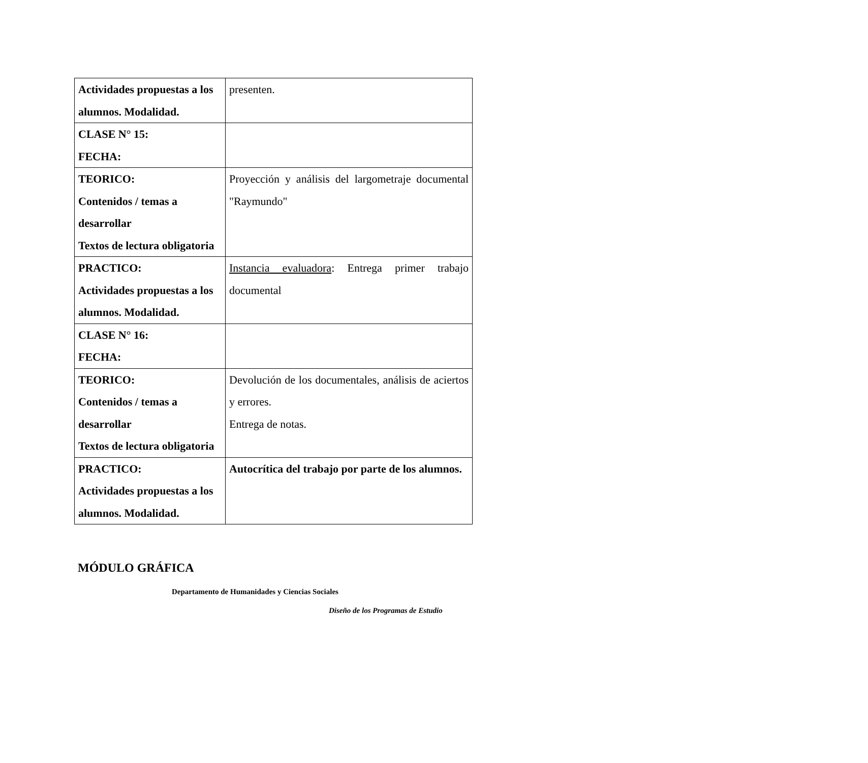| Actividades propuestas a los alumnos. Modalidad. | presenten. |
| CLASE N° 15: FECHA: | |
| TEORICO: Contenidos / temas a desarrollar Textos de lectura obligatoria | Proyección y análisis del largometraje documental "Raymundo" |
| PRACTICO: Actividades propuestas a los alumnos. Modalidad. | Instancia evaluadora : Entrega primer trabajo documental |
| CLASE N° 16: FECHA: | |
| TEORICO: Contenidos / temas a desarrollar Textos de lectura obligatoria | Devolución de los documentales, análisis de aciertos y errores. Entrega de notas. |
| PRACTICO: Actividades propuestas a los alumnos. Modalidad. | Autocrítica del trabajo por parte de los alumnos. |
MÓDULO GRÁFICA
Departamento de Humanidades y Ciencias Sociales
Diseño de los Programas de Estudio